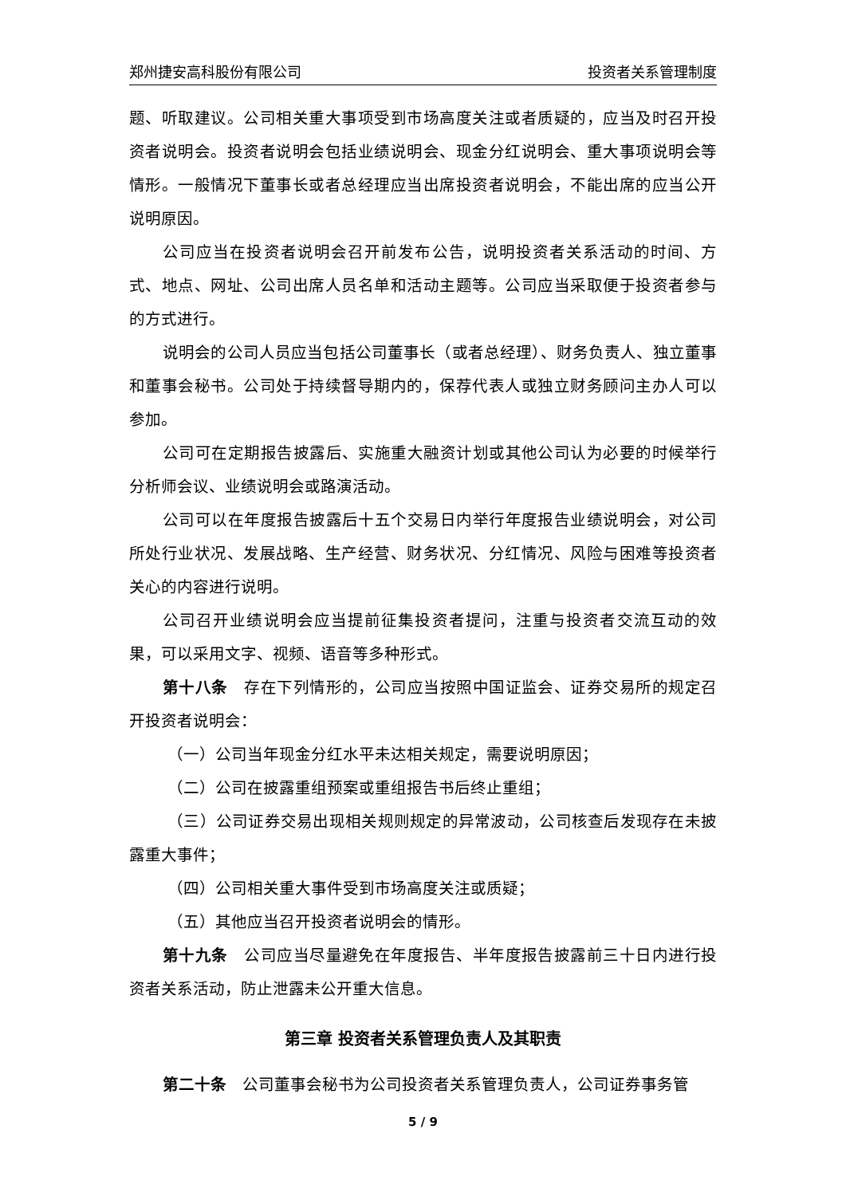郑州捷安高科股份有限公司 投资者关系管理制度
题、听取建议。公司相关重大事项受到市场高度关注或者质疑的，应当及时召开投资者说明会。投资者说明会包括业绩说明会、现金分红说明会、重大事项说明会等情形。一般情况下董事长或者总经理应当出席投资者说明会，不能出席的应当公开说明原因。
公司应当在投资者说明会召开前发布公告，说明投资者关系活动的时间、方式、地点、网址、公司出席人员名单和活动主题等。公司应当采取便于投资者参与的方式进行。
说明会的公司人员应当包括公司董事长（或者总经理）、财务负责人、独立董事和董事会秘书。公司处于持续督导期内的，保荐代表人或独立财务顾问主办人可以参加。
公司可在定期报告披露后、实施重大融资计划或其他公司认为必要的时候举行分析师会议、业绩说明会或路演活动。
公司可以在年度报告披露后十五个交易日内举行年度报告业绩说明会，对公司所处行业状况、发展战略、生产经营、财务状况、分红情况、风险与困难等投资者关心的内容进行说明。
公司召开业绩说明会应当提前征集投资者提问，注重与投资者交流互动的效果，可以采用文字、视频、语音等多种形式。
第十八条　存在下列情形的，公司应当按照中国证监会、证券交易所的规定召开投资者说明会：
（一）公司当年现金分红水平未达相关规定，需要说明原因；
（二）公司在披露重组预案或重组报告书后终止重组；
（三）公司证券交易出现相关规则规定的异常波动，公司核查后发现存在未披露重大事件；
（四）公司相关重大事件受到市场高度关注或质疑；
（五）其他应当召开投资者说明会的情形。
第十九条　公司应当尽量避免在年度报告、半年度报告披露前三十日内进行投资者关系活动，防止泄露未公开重大信息。
第三章 投资者关系管理负责人及其职责
第二十条　公司董事会秘书为公司投资者关系管理负责人，公司证券事务管
5 / 9